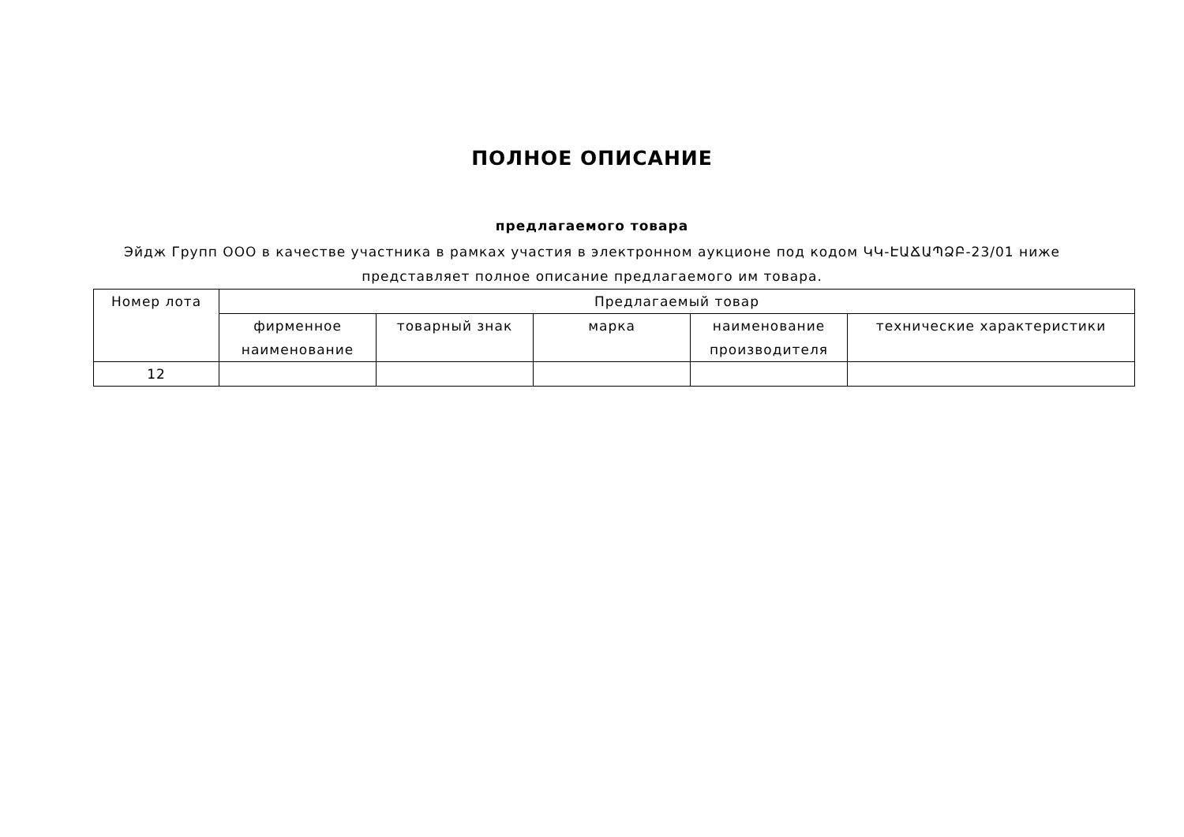ПОЛНОЕ ОПИСАНИЕ
предлагаемого товара
Эйдж Групп ООО в качестве участника в рамках участия в электронном аукционе под кодом ԿԿ-ԷԱՃԱՊՁԲ-23/01 ниже представляет полное описание предлагаемого им товара.
| Номер лота | Предлагаемый товар | | | | |
| --- | --- | --- | --- | --- | --- |
| | фирменное наименование | товарный знак | марка | наименование производителя | технические характеристики |
| 12 | | | | | |